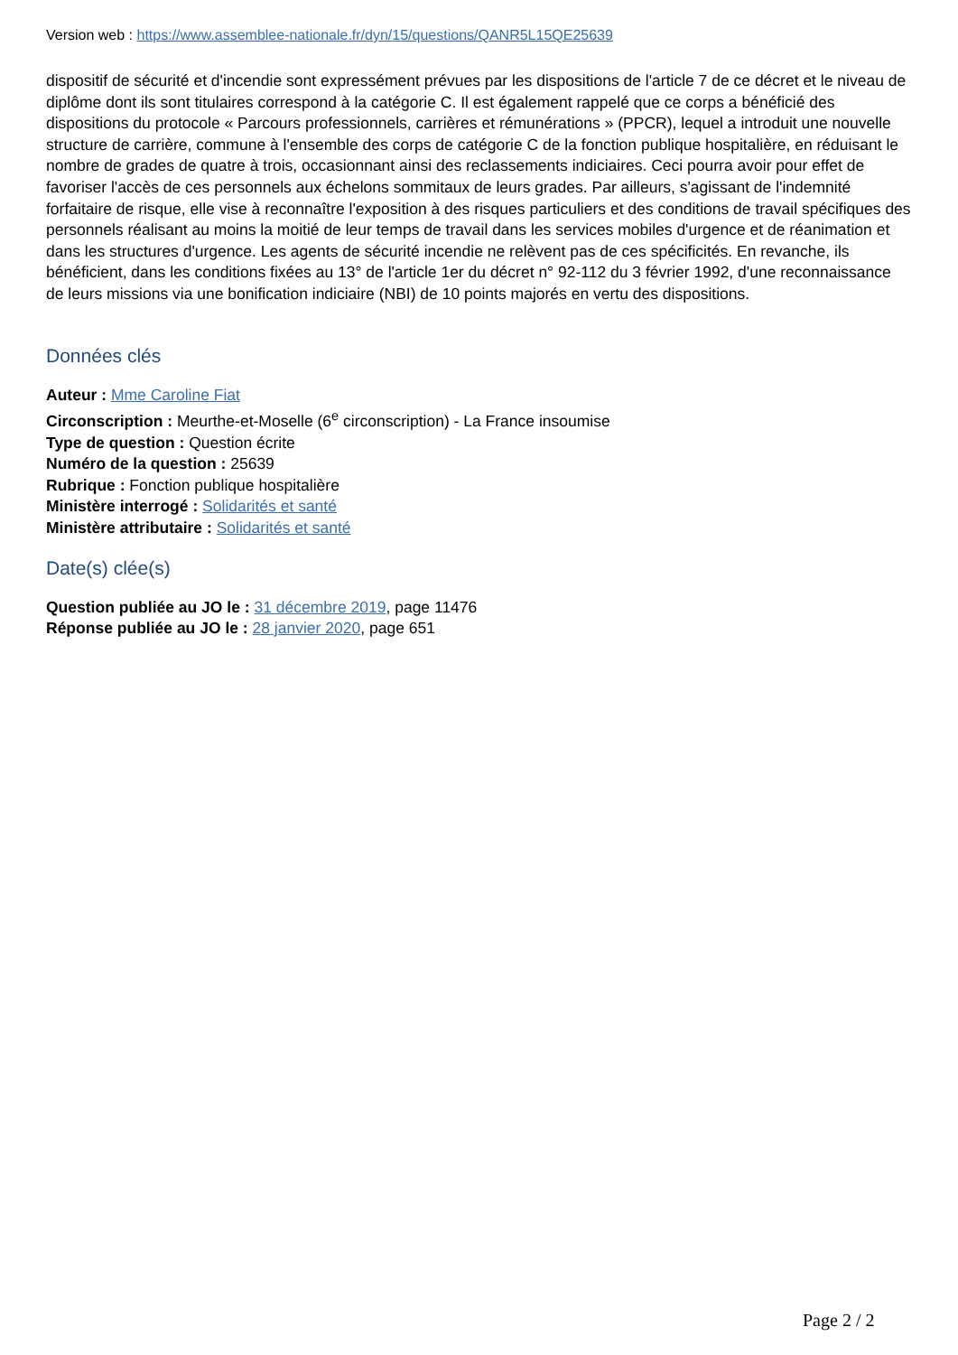Version web : https://www.assemblee-nationale.fr/dyn/15/questions/QANR5L15QE25639
dispositif de sécurité et d'incendie sont expressément prévues par les dispositions de l'article 7 de ce décret et le niveau de diplôme dont ils sont titulaires correspond à la catégorie C. Il est également rappelé que ce corps a bénéficié des dispositions du protocole « Parcours professionnels, carrières et rémunérations » (PPCR), lequel a introduit une nouvelle structure de carrière, commune à l'ensemble des corps de catégorie C de la fonction publique hospitalière, en réduisant le nombre de grades de quatre à trois, occasionnant ainsi des reclassements indiciaires. Ceci pourra avoir pour effet de favoriser l'accès de ces personnels aux échelons sommitaux de leurs grades. Par ailleurs, s'agissant de l'indemnité forfaitaire de risque, elle vise à reconnaître l'exposition à des risques particuliers et des conditions de travail spécifiques des personnels réalisant au moins la moitié de leur temps de travail dans les services mobiles d'urgence et de réanimation et dans les structures d'urgence. Les agents de sécurité incendie ne relèvent pas de ces spécificités. En revanche, ils bénéficient, dans les conditions fixées au 13° de l'article 1er du décret n° 92-112 du 3 février 1992, d'une reconnaissance de leurs missions via une bonification indiciaire (NBI) de 10 points majorés en vertu des dispositions.
Données clés
Auteur : Mme Caroline Fiat
Circonscription : Meurthe-et-Moselle (6<sup>e</sup> circonscription) - La France insoumise
Type de question : Question écrite
Numéro de la question : 25639
Rubrique : Fonction publique hospitalière
Ministère interrogé : Solidarités et santé
Ministère attributaire : Solidarités et santé
Date(s) clée(s)
Question publiée au JO le : 31 décembre 2019, page 11476
Réponse publiée au JO le : 28 janvier 2020, page 651
Page 2 / 2